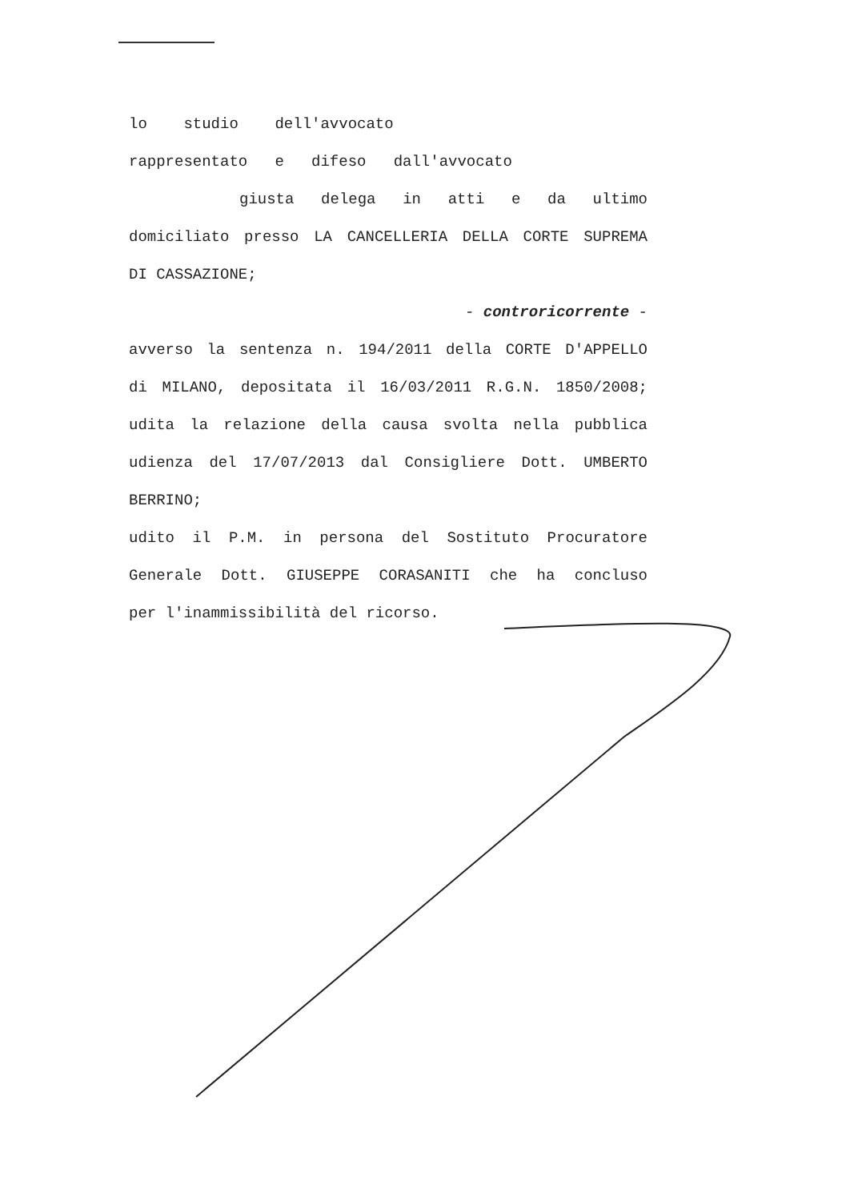lo studio dell'avvocato
rappresentato e difeso dall'avvocato
giusta delega in atti e da ultimo
domiciliato presso LA CANCELLERIA DELLA CORTE SUPREMA
DI CASSAZIONE;
- controricorrente -
avverso la sentenza n. 194/2011 della CORTE D'APPELLO
di MILANO, depositata il 16/03/2011 R.G.N. 1850/2008;
udita la relazione della causa svolta nella pubblica
udienza del 17/07/2013 dal Consigliere Dott. UMBERTO
BERRINO;
udito il P.M. in persona del Sostituto Procuratore
Generale Dott. GIUSEPPE CORASANITI che ha concluso
per l'inammissibilità del ricorso.